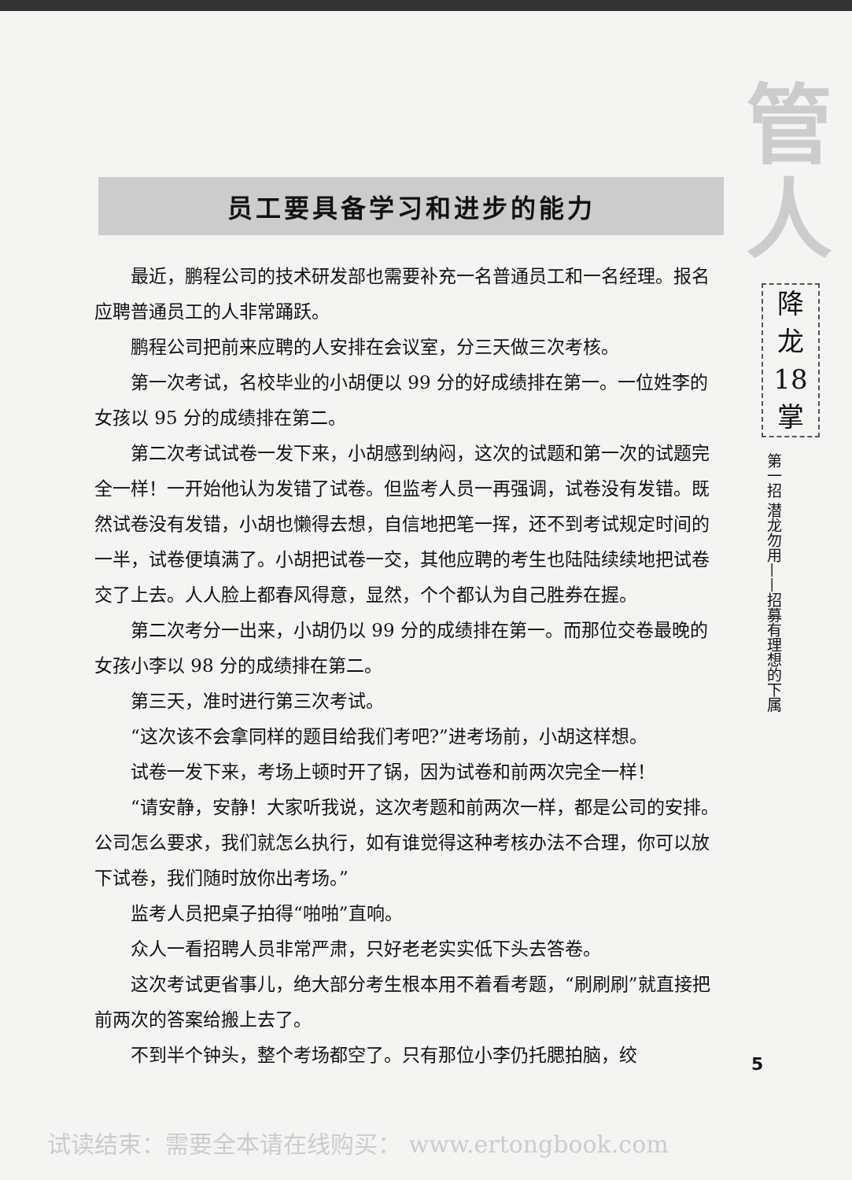员工要具备学习和进步的能力
最近，鹏程公司的技术研发部也需要补充一名普通员工和一名经理。报名应聘普通员工的人非常踊跃。
鹏程公司把前来应聘的人安排在会议室，分三天做三次考核。
第一次考试，名校毕业的小胡便以 99 分的好成绩排在第一。一位姓李的女孩以 95 分的成绩排在第二。
第二次考试试卷一发下来，小胡感到纳闷，这次的试题和第一次的试题完全一样！一开始他认为发错了试卷。但监考人员一再强调，试卷没有发错。既然试卷没有发错，小胡也懒得去想，自信地把笔一挥，还不到考试规定时间的一半，试卷便填满了。小胡把试卷一交，其他应聘的考生也陆陆续续地把试卷交了上去。人人脸上都春风得意，显然，个个都认为自己胜券在握。
第二次考分一出来，小胡仍以 99 分的成绩排在第一。而那位交卷最晚的女孩小李以 98 分的成绩排在第二。
第三天，准时进行第三次考试。
“这次该不会拿同样的题目给我们考吧?”进考场前，小胡这样想。
试卷一发下来，考场上顿时开了锅，因为试卷和前两次完全一样！
“请安静，安静！大家听我说，这次考题和前两次一样，都是公司的安排。公司怎么要求，我们就怎么执行，如有谁觉得这种考核办法不合理，你可以放下试卷，我们随时放你出考场。”
监考人员把桌子拍得“啪啪”直响。
众人一看招聘人员非常严肃，只好老老实实低下头去答卷。
这次考试更省事儿，绝大部分考生根本用不着看考题，“刷刷刷”就直接把前两次的答案给搬上去了。
不到半个钟头，整个考场都空了。只有那位小李仍托腮拍脑，绞
管
人
降
龙
18
掌
第一招 潜龙勿用——招募有理想的下属
5
试读结束：需要全本请在线购买： www.ertongbook.com